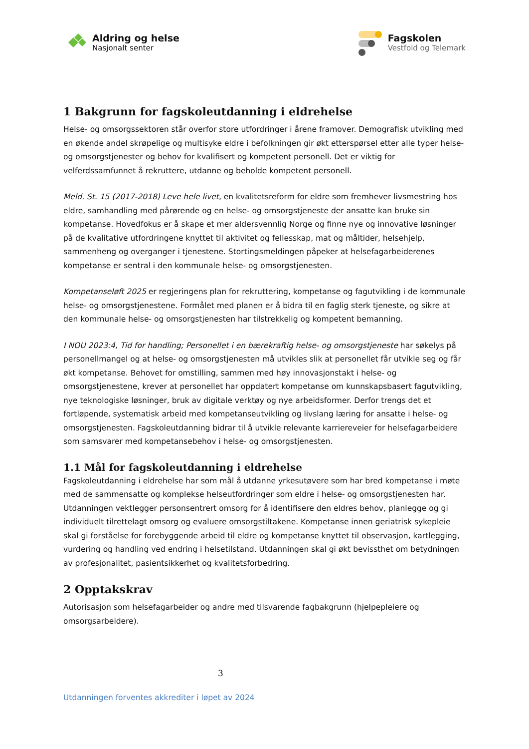Aldring og helse
Nasjonalt senter
Fagskolen
Vestfold og Telemark
1 Bakgrunn for fagskoleutdanning i eldrehelse
Helse- og omsorgssektoren står overfor store utfordringer i årene framover. Demografisk utvikling med en økende andel skrøpelige og multisyke eldre i befolkningen gir økt etterspørsel etter alle typer helse- og omsorgstjenester og behov for kvalifisert og kompetent personell. Det er viktig for velferdssamfunnet å rekruttere, utdanne og beholde kompetent personell.
Meld. St. 15 (2017-2018) Leve hele livet, en kvalitetsreform for eldre som fremhever livsmestring hos eldre, samhandling med pårørende og en helse- og omsorgstjeneste der ansatte kan bruke sin kompetanse. Hovedfokus er å skape et mer aldersvennlig Norge og finne nye og innovative løsninger på de kvalitative utfordringene knyttet til aktivitet og fellesskap, mat og måltider, helsehjelp, sammenheng og overganger i tjenestene. Stortingsmeldingen påpeker at helsefagarbeiderenes kompetanse er sentral i den kommunale helse- og omsorgstjenesten.
Kompetanseløft 2025 er regjeringens plan for rekruttering, kompetanse og fagutvikling i de kommunale helse- og omsorgstjenestene. Formålet med planen er å bidra til en faglig sterk tjeneste, og sikre at den kommunale helse- og omsorgstjenesten har tilstrekkelig og kompetent bemanning.
I NOU 2023:4, Tid for handling; Personellet i en bærekraftig helse- og omsorgstjeneste har søkelys på personellmangel og at helse- og omsorgstjenesten må utvikles slik at personellet får utvikle seg og får økt kompetanse. Behovet for omstilling, sammen med høy innovasjonstakt i helse- og omsorgstjenestene, krever at personellet har oppdatert kompetanse om kunnskapsbasert fagutvikling, nye teknologiske løsninger, bruk av digitale verktøy og nye arbeidsformer. Derfor trengs det et fortløpende, systematisk arbeid med kompetanseutvikling og livslang læring for ansatte i helse- og omsorgstjenesten. Fagskoleutdanning bidrar til å utvikle relevante karriereveier for helsefagarbeidere som samsvarer med kompetansebehov i helse- og omsorgstjenesten.
1.1 Mål for fagskoleutdanning i eldrehelse
Fagskoleutdanning i eldrehelse har som mål å utdanne yrkesutøvere som har bred kompetanse i møte med de sammensatte og komplekse helseutfordringer som eldre i helse- og omsorgstjenesten har. Utdanningen vektlegger personsentrert omsorg for å identifisere den eldres behov, planlegge og gi individuelt tilrettelagt omsorg og evaluere omsorgstiltakene. Kompetanse innen geriatrisk sykepleie skal gi forståelse for forebyggende arbeid til eldre og kompetanse knyttet til observasjon, kartlegging, vurdering og handling ved endring i helsetilstand. Utdanningen skal gi økt bevissthet om betydningen av profesjonalitet, pasientsikkerhet og kvalitetsforbedring.
2 Opptakskrav
Autorisasjon som helsefagarbeider og andre med tilsvarende fagbakgrunn (hjelpepleiere og omsorgsarbeidere).
3
Utdanningen forventes akkrediter i løpet av 2024